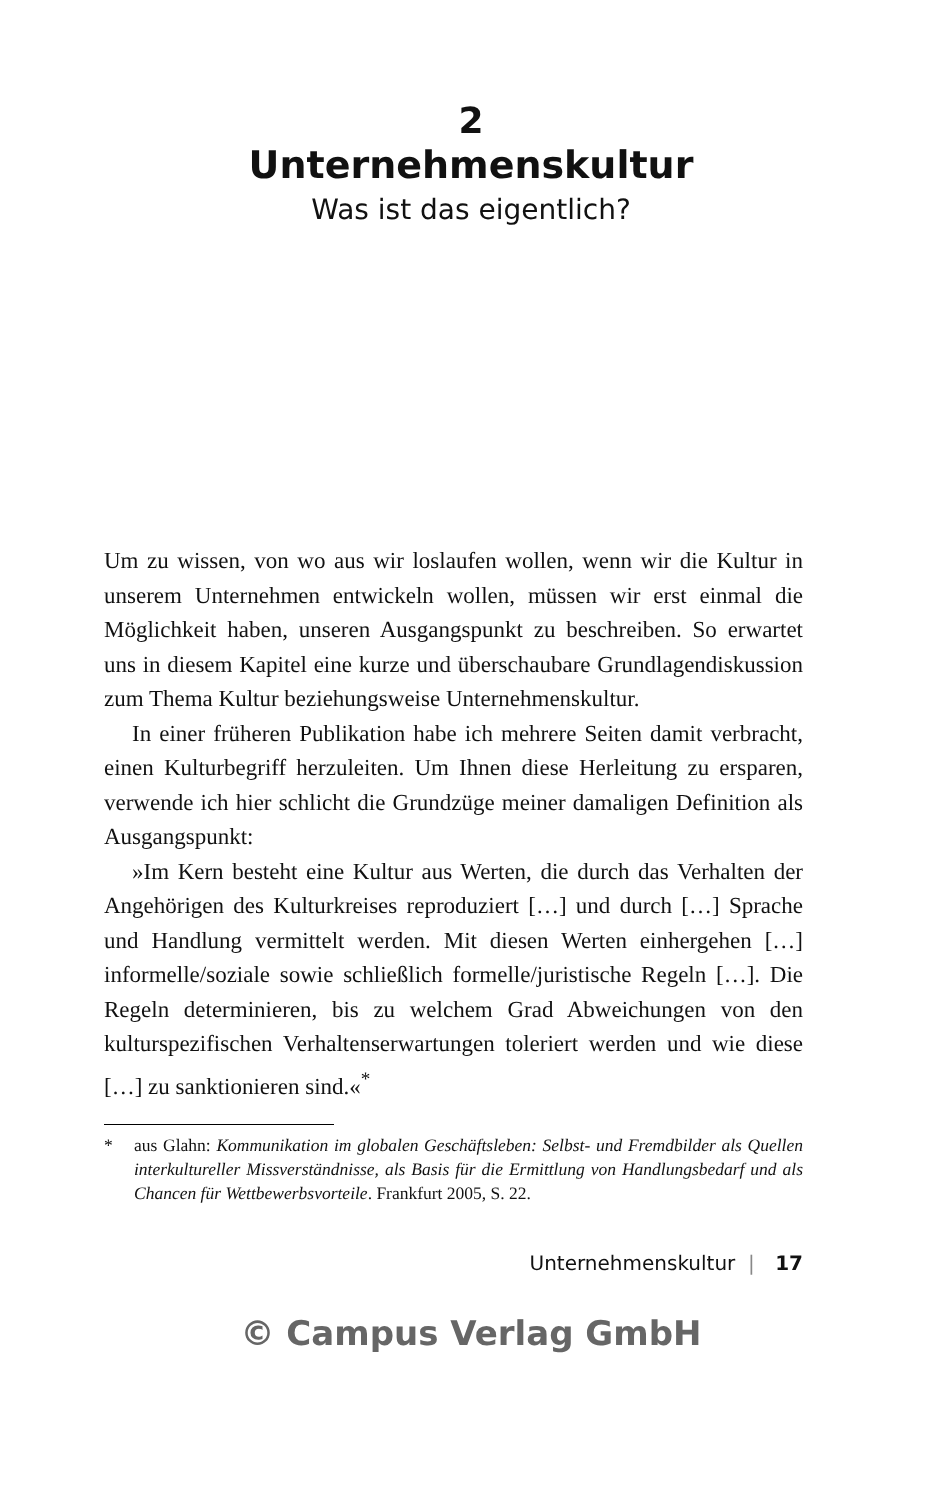2
Unternehmenskultur
Was ist das eigentlich?
Um zu wissen, von wo aus wir loslaufen wollen, wenn wir die Kultur in unserem Unternehmen entwickeln wollen, müssen wir erst einmal die Möglichkeit haben, unseren Ausgangspunkt zu beschreiben. So erwartet uns in diesem Kapitel eine kurze und überschaubare Grundlagendiskussion zum Thema Kultur beziehungsweise Unternehmenskultur.
In einer früheren Publikation habe ich mehrere Seiten damit verbracht, einen Kulturbegriff herzuleiten. Um Ihnen diese Herleitung zu ersparen, verwende ich hier schlicht die Grundzüge meiner damaligen Definition als Ausgangspunkt:
»Im Kern besteht eine Kultur aus Werten, die durch das Verhalten der Angehörigen des Kulturkreises reproduziert […] und durch […] Sprache und Handlung vermittelt werden. Mit diesen Werten einhergehen […] informelle/soziale sowie schließlich formelle/juristische Regeln […]. Die Regeln determinieren, bis zu welchem Grad Abweichungen von den kulturspezifischen Verhaltenserwartungen toleriert werden und wie diese […] zu sanktionieren sind.«<sup>*</sup>
* aus Glahn: Kommunikation im globalen Geschäftsleben: Selbst- und Fremdbilder als Quellen interkultureller Missverständnisse, als Basis für die Ermittlung von Handlungsbedarf und als Chancen für Wettbewerbsvorteile. Frankfurt 2005, S. 22.
Unternehmenskultur | 17
© Campus Verlag GmbH